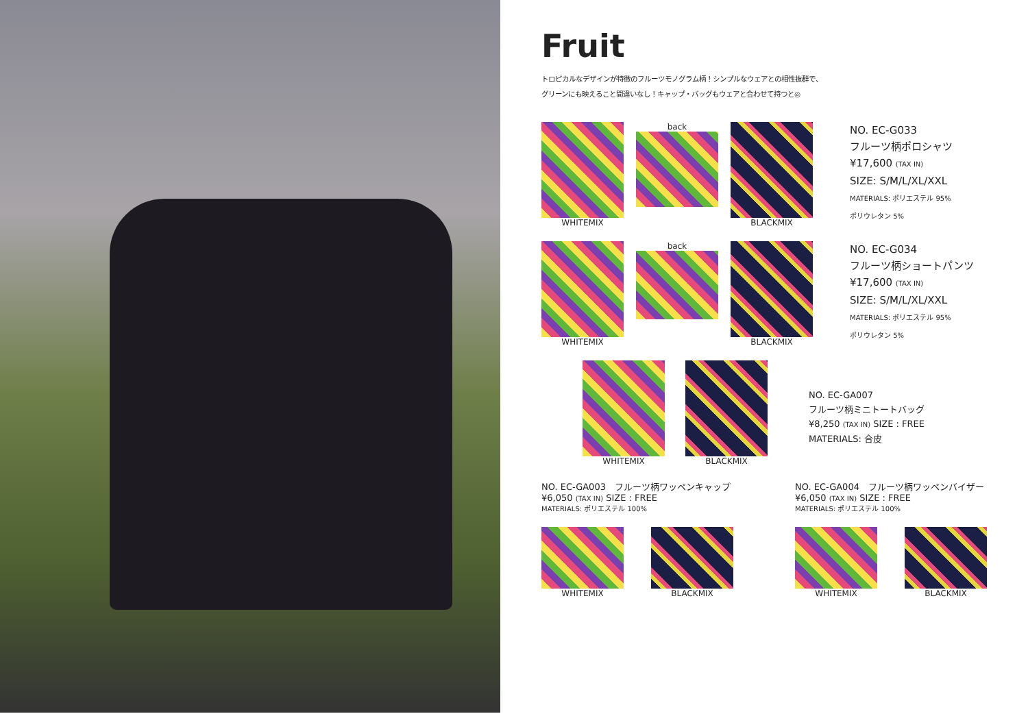Fruit
トロピカルなデザインが特徴のフルーツモノグラム柄！シンプルなウェアとの相性抜群で、
グリーンにも映えること間違いなし！キャップ・バッグもウェアと合わせて持つと◎
WHITEMIX back BLACKMIX
NO. EC-G033
フルーツ柄ポロシャツ
¥17,600 (TAX IN)
SIZE: S/M/L/XL/XXL
MATERIALS: ポリエステル 95%
ポリウレタン 5%
WHITEMIX back BLACKMIX
NO. EC-G034
フルーツ柄ショートパンツ
¥17,600 (TAX IN)
SIZE: S/M/L/XL/XXL
MATERIALS: ポリエステル 95%
ポリウレタン 5%
WHITEMIX BLACKMIX
NO. EC-GA007
フルーツ柄ミニトートバッグ
¥8,250 (TAX IN) SIZE : FREE
MATERIALS: 合皮
NO. EC-GA003　フルーツ柄ワッペンキャップ
¥6,050 (TAX IN) SIZE : FREE
MATERIALS: ポリエステル 100%
WHITEMIX BLACKMIX
NO. EC-GA004　フルーツ柄ワッペンバイザー
¥6,050 (TAX IN) SIZE : FREE
MATERIALS: ポリエステル 100%
WHITEMIX BLACKMIX